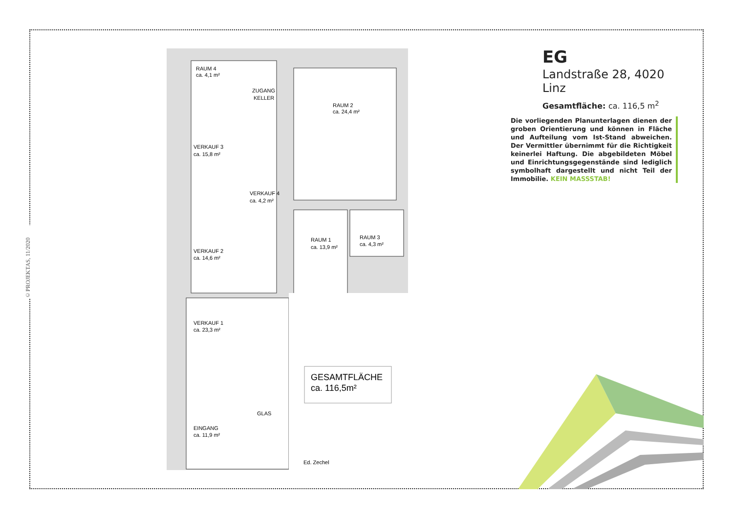©PROJEKTAS, 11/2020
RAUM 4
ca. 4,1 m²
ZUGANG
KELLER
RAUM 2
ca. 24,4 m²
VERKAUF 3
ca. 15,8 m²
VERKAUF 4
ca. 4,2 m²
RAUM 3
ca. 4,3 m²
RAUM 1
ca. 13,9 m²
VERKAUF 2
ca. 14,6 m²
VERKAUF 1
ca. 23,3 m²
EINGANG
ca. 11,9 m²
GLAS
GESAMTFLÄCHE
ca. 116,5m²
Ed. Zechel
EG
Landstraße 28, 4020 Linz
Gesamtfläche: ca. 116,5 m<sup>2</sup>
Die vorliegenden Planunterlagen dienen der groben Orientierung und können in Fläche und Aufteilung vom Ist-Stand abweichen. Der Vermittler übernimmt für die Richtigkeit keinerlei Haftung. Die abgebildeten Möbel und Einrichtungsgegenstände sind lediglich symbolhaft dargestellt und nicht Teil der Immobilie. KEIN MASSSTAB!